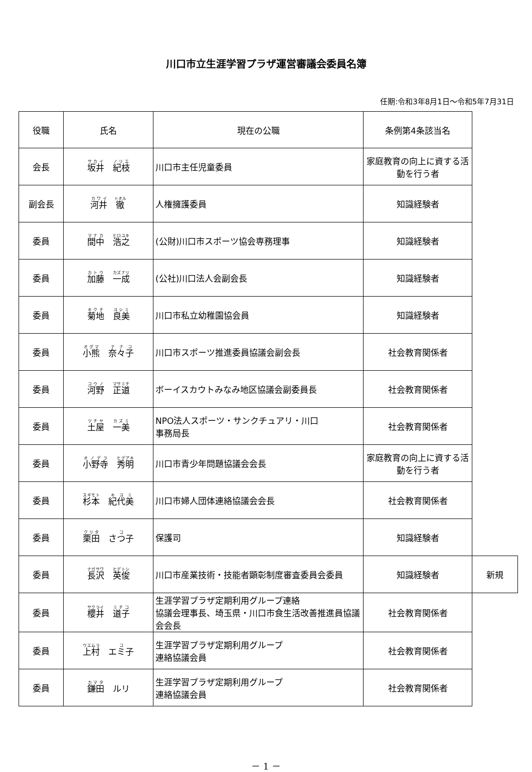川口市立生涯学習プラザ運営審議会委員名簿
任期:令和3年8月1日～令和5年7月31日
| 役職 | 氏名 | 現在の公職 | 条例第4条該当名 | |
| 会長 | 坂井 紀枝 | 川口市主任児童委員 | 家庭教育の向上に資する活動を行う者 | |
| 副会長 | 河井 徹 | 人権擁護委員 | 知識経験者 | |
| 委員 | 間中 浩之 | (公財)川口市スポーツ協会専務理事 | 知識経験者 | |
| 委員 | 加藤 一成 | (公社)川口法人会副会長 | 知識経験者 | |
| 委員 | 菊地 良美 | 川口市私立幼稚園協会員 | 知識経験者 | |
| 委員 | 小熊 奈々子 | 川口市スポーツ推進委員協議会副会長 | 社会教育関係者 | |
| 委員 | 河野 正道 | ボーイスカウトみなみ地区協議会副委員長 | 社会教育関係者 | |
| 委員 | 土屋 一美 | NPO法人スポーツ・サンクチュアリ・川口 事務局長 | 社会教育関係者 | |
| 委員 | 小野寺 秀明 | 川口市青少年問題協議会会長 | 家庭教育の向上に資する活動を行う者 | |
| 委員 | 杉本 紀代美 | 川口市婦人団体連絡協議会会長 | 社会教育関係者 | |
| 委員 | 栗田 さつ子 | 保護司 | 知識経験者 | |
| 委員 | 長沢 英俊 | 川口市産業技術・技能者顕彰制度審査委員会委員 | 知識経験者 | 新規 |
| 委員 | 櫻井 道子 | 生涯学習プラザ定期利用グループ連絡 協議会理事長、埼玉県・川口市食生活改善推進員協議会会長 | 社会教育関係者 | |
| 委員 | 上村 エミ子 | 生涯学習プラザ定期利用グループ 連絡協議会員 | 社会教育関係者 | |
| 委員 | 鎌田 ルリ | 生涯学習プラザ定期利用グループ 連絡協議会員 | 社会教育関係者 | |
－ 1 －